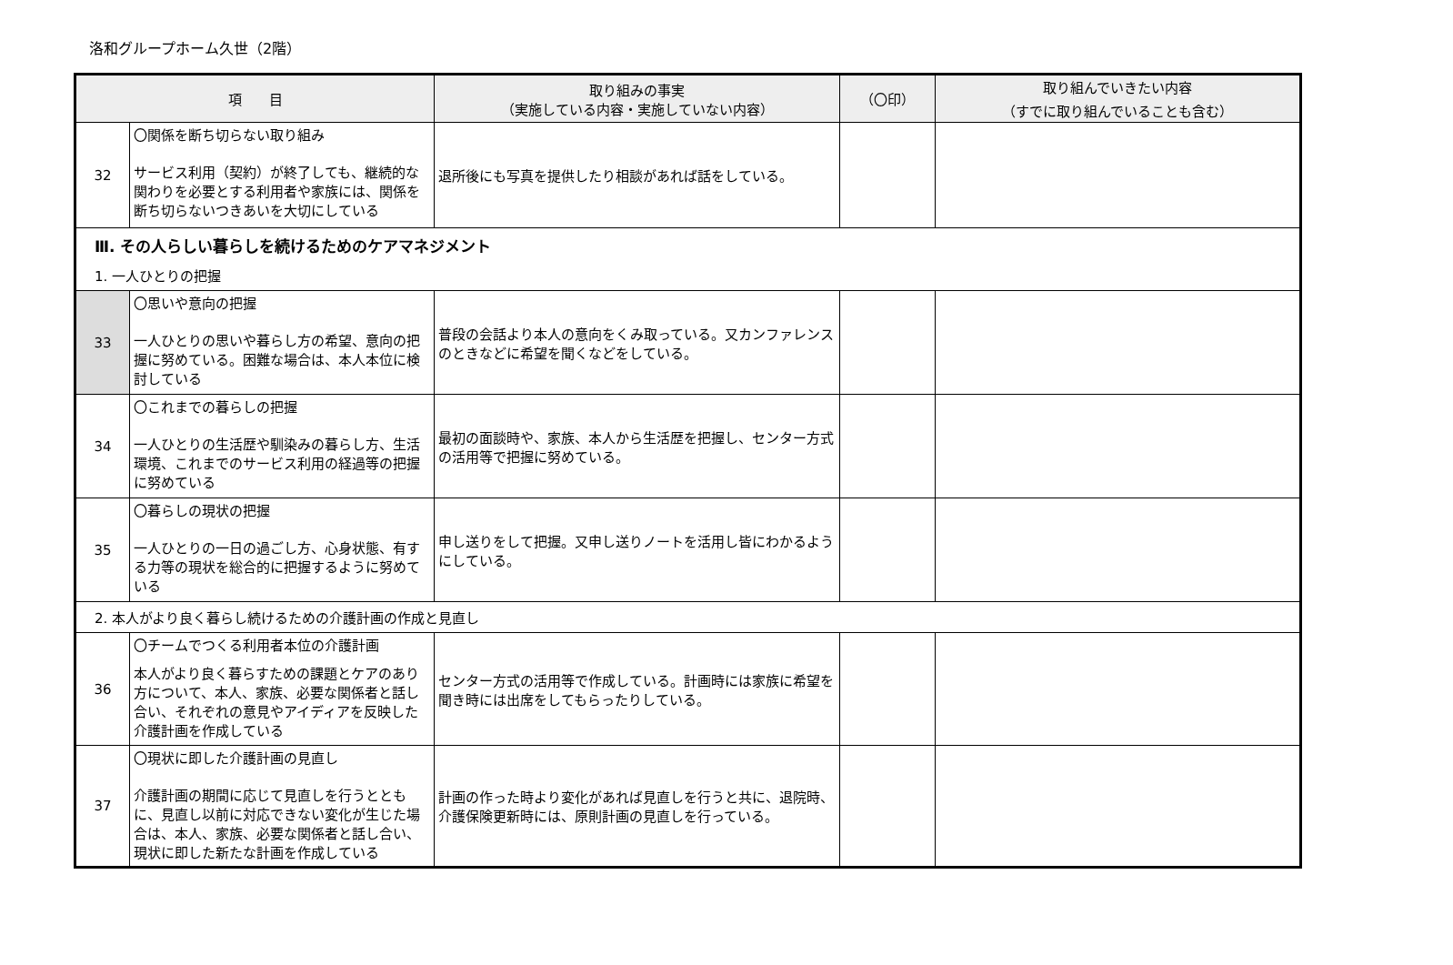洛和グループホーム久世（2階）
| 項 目 | | 取り組みの事実 （実施している内容・実施していない内容） | （〇印） | 取り組んでいきたい内容 （すでに取り組んでいることも含む） |
| --- | --- | --- | --- | --- |
| 32 | 〇関係を断ち切らない取り組み サービス利用（契約）が終了しても、継続的な関わりを必要とする利用者や家族には、関係を断ち切らないつきあいを大切にしている | 退所後にも写真を提供したり相談があれば話をしている。 | | |
| Ⅲ. その人らしい暮らしを続けるためのケアマネジメント 1. 一人ひとりの把握 | | | | |
| 33 | 〇思いや意向の把握 一人ひとりの思いや暮らし方の希望、意向の把握に努めている。困難な場合は、本人本位に検討している | 普段の会話より本人の意向をくみ取っている。又カンファレンスのときなどに希望を聞くなどをしている。 | | |
| 34 | 〇これまでの暮らしの把握 一人ひとりの生活歴や馴染みの暮らし方、生活環境、これまでのサービス利用の経過等の把握に努めている | 最初の面談時や、家族、本人から生活歴を把握し、センター方式の活用等で把握に努めている。 | | |
| 35 | 〇暮らしの現状の把握 一人ひとりの一日の過ごし方、心身状態、有する力等の現状を総合的に把握するように努めている | 申し送りをして把握。又申し送りノートを活用し皆にわかるようにしている。 | | |
| 2. 本人がより良く暮らし続けるための介護計画の作成と見直し | | | | |
| 36 | 〇チームでつくる利用者本位の介護計画 本人がより良く暮らすための課題とケアのあり方について、本人、家族、必要な関係者と話し合い、それぞれの意見やアイディアを反映した介護計画を作成している | センター方式の活用等で作成している。計画時には家族に希望を聞き時には出席をしてもらったりしている。 | | |
| 37 | 〇現状に即した介護計画の見直し 介護計画の期間に応じて見直しを行うとともに、見直し以前に対応できない変化が生じた場合は、本人、家族、必要な関係者と話し合い、現状に即した新たな計画を作成している | 計画の作った時より変化があれば見直しを行うと共に、退院時、介護保険更新時には、原則計画の見直しを行っている。 | | |